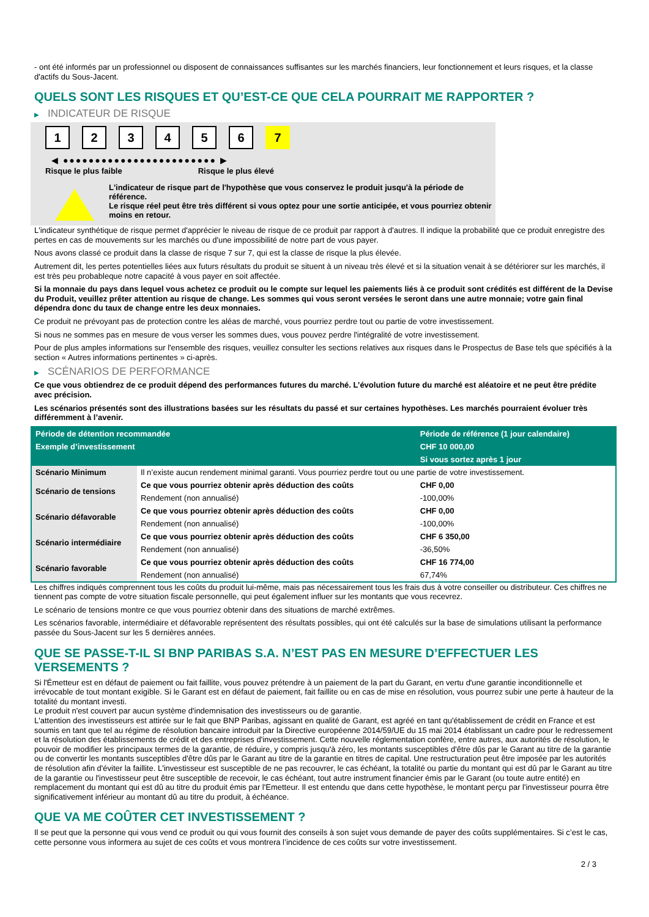- ont été informés par un professionnel ou disposent de connaissances suffisantes sur les marchés financiers, leur fonctionnement et leurs risques, et la classe d'actifs du Sous-Jacent.
QUELS SONT LES RISQUES ET QU’EST-CE QUE CELA POURRAIT ME RAPPORTER ?
▶ INDICATEUR DE RISQUE
123456 7
◀ ●●●●●●●●●●●●●●●●●●●●●●●● ▶
Risque le plus faible Risque le plus élevé
L'indicateur de risque part de l'hypothèse que vous conservez le produit jusqu'à la période de référence.
Le risque réel peut être très différent si vous optez pour une sortie anticipée, et vous pourriez obtenir moins en retour.
L'indicateur synthétique de risque permet d'apprécier le niveau de risque de ce produit par rapport à d'autres. Il indique la probabilité que ce produit enregistre des pertes en cas de mouvements sur les marchés ou d'une impossibilité de notre part de vous payer.
Nous avons classé ce produit dans la classe de risque 7 sur 7, qui est la classe de risque la plus élevée.
Autrement dit, les pertes potentielles liées aux futurs résultats du produit se situent à un niveau très élevé et si la situation venait à se détériorer sur les marchés, il est très peu probableque notre capacité à vous payer en soit affectée.
Si la monnaie du pays dans lequel vous achetez ce produit ou le compte sur lequel les paiements liés à ce produit sont crédités est différent de la Devise du Produit, veuillez prêter attention au risque de change. Les sommes qui vous seront versées le seront dans une autre monnaie; votre gain final dépendra donc du taux de change entre les deux monnaies.
Ce produit ne prévoyant pas de protection contre les aléas de marché, vous pourriez perdre tout ou partie de votre investissement.
Si nous ne sommes pas en mesure de vous verser les sommes dues, vous pouvez perdre l'intégralité de votre investissement.
Pour de plus amples informations sur l'ensemble des risques, veuillez consulter les sections relatives aux risques dans le Prospectus de Base tels que spécifiés à la section « Autres informations pertinentes » ci-après.
▶ SCÉNARIOS DE PERFORMANCE
Ce que vous obtiendrez de ce produit dépend des performances futures du marché. L’évolution future du marché est aléatoire et ne peut être prédite avec précision.
Les scénarios présentés sont des illustrations basées sur les résultats du passé et sur certaines hypothèses. Les marchés pourraient évoluer très différemment à l’avenir.
| Période de détention recommandée | | Période de référence (1 jour calendaire) |
| --- | --- | --- |
| Exemple d’investissement | | CHF 10 000,00 |
| | | Si vous sortez après 1 jour |
| Scénario Minimum | Il n’existe aucun rendement minimal garanti. Vous pourriez perdre tout ou une partie de votre investissement. | |
| Scénario de tensions | Ce que vous pourriez obtenir après déduction des coûts | CHF 0,00 |
| | Rendement (non annualisé) | -100,00% |
| Scénario défavorable | Ce que vous pourriez obtenir après déduction des coûts | CHF 0,00 |
| | Rendement (non annualisé) | -100,00% |
| Scénario intermédiaire | Ce que vous pourriez obtenir après déduction des coûts | CHF 6 350,00 |
| | Rendement (non annualisé) | -36,50% |
| Scénario favorable | Ce que vous pourriez obtenir après déduction des coûts | CHF 16 774,00 |
| | Rendement (non annualisé) | 67,74% |
Les chiffres indiqués comprennent tous les coûts du produit lui-même, mais pas nécessairement tous les frais dus à votre conseiller ou distributeur. Ces chiffres ne tiennent pas compte de votre situation fiscale personnelle, qui peut également influer sur les montants que vous recevrez.
Le scénario de tensions montre ce que vous pourriez obtenir dans des situations de marché extrêmes.
Les scénarios favorable, intermédiaire et défavorable représentent des résultats possibles, qui ont été calculés sur la base de simulations utilisant la performance passée du Sous-Jacent sur les 5 dernières années.
QUE SE PASSE-T-IL SI BNP PARIBAS S.A. N’EST PAS EN MESURE D’EFFECTUER LES VERSEMENTS ?
Si l'Émetteur est en défaut de paiement ou fait faillite, vous pouvez prétendre à un paiement de la part du Garant, en vertu d'une garantie inconditionnelle et irrévocable de tout montant exigible. Si le Garant est en défaut de paiement, fait faillite ou en cas de mise en résolution, vous pourrez subir une perte à hauteur de la totalité du montant investi.
Le produit n'est couvert par aucun système d'indemnisation des investisseurs ou de garantie.
L'attention des investisseurs est attirée sur le fait que BNP Paribas, agissant en qualité de Garant, est agréé en tant qu'établissement de crédit en France et est soumis en tant que tel au régime de résolution bancaire introduit par la Directive européenne 2014/59/UE du 15 mai 2014 établissant un cadre pour le redressement et la résolution des établissements de crédit et des entreprises d'investissement. Cette nouvelle réglementation confère, entre autres, aux autorités de résolution, le pouvoir de modifier les principaux termes de la garantie, de réduire, y compris jusqu'à zéro, les montants susceptibles d'être dûs par le Garant au titre de la garantie ou de convertir les montants susceptibles d'être dûs par le Garant au titre de la garantie en titres de capital. Une restructuration peut être imposée par les autorités de résolution afin d'éviter la faillite. L'investisseur est susceptible de ne pas recouvrer, le cas échéant, la totalité ou partie du montant qui est dû par le Garant au titre de la garantie ou l'investisseur peut être susceptible de recevoir, le cas échéant, tout autre instrument financier émis par le Garant (ou toute autre entité) en remplacement du montant qui est dû au titre du produit émis par l'Emetteur. Il est entendu que dans cette hypothèse, le montant perçu par l'investisseur pourra être significativement inférieur au montant dû au titre du produit, à échéance.
QUE VA ME COÛTER CET INVESTISSEMENT ?
Il se peut que la personne qui vous vend ce produit ou qui vous fournit des conseils à son sujet vous demande de payer des coûts supplémentaires. Si c’est le cas, cette personne vous informera au sujet de ces coûts et vous montrera l’incidence de ces coûts sur votre investissement.
2 / 3